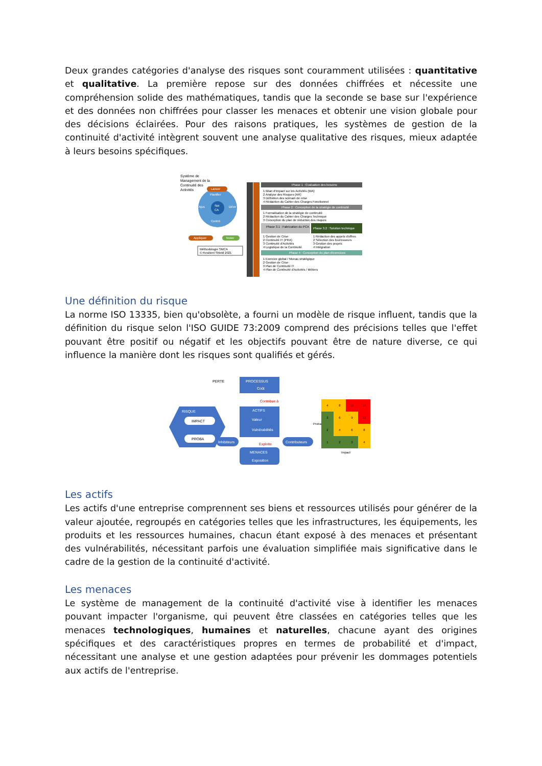Deux grandes catégories d'analyse des risques sont couramment utilisées : quantitative et qualitative. La première repose sur des données chiffrées et nécessite une compréhension solide des mathématiques, tandis que la seconde se base sur l'expérience et des données non chiffrées pour classer les menaces et obtenir une vision globale pour des décisions éclairées. Pour des raisons pratiques, les systèmes de gestion de la continuité d'activité intègrent souvent une analyse qualitative des risques, mieux adaptée à leurs besoins spécifiques.
Système de
Management de la
Continuité des
Activités
SM
CA
Planifier
Déve
Ajus
Contrô
Lancer
Appliquer
Tester
Méthodologie SMCA
© Resilient Shield 2021
Phase 1 : Évaluation des besoins
1 Bilan d'Impact sur les Activités (BIA)
2 Analyse des Risques (AR)
3 Définition des scénarii de crise
4 Rédaction du Cahier des Charges Fonctionnel
Phase 2 : Conception de la stratégie de continuité
1 Formalisation de la stratégie de continuité
2 Rédaction du Cahier des Charges Technique
3 Conception du plan de réduction des risques
Phase 3.1 : Fabrication du PCA
Phase 3.2 : Solution technique
1 Gestion de Crise
2 Continuité IT (PRA)
3 Continuité d'Activités
4 Logistique de la Continuité
1 Rédaction des appels d'offres
2 Sélection des fournisseurs
3 Gestion des projets
4 Intégration
Phase 4 : Conception du plan d'exercices
1 Exercice global / Niveau stratégique
2 Gestion de Crise
3 Plan de Continuité IT
4 Plan de Continuité d'Activités / Métiers
Une définition du risque
La norme ISO 13335, bien qu'obsolète, a fourni un modèle de risque influent, tandis que la définition du risque selon l'ISO GUIDE 73:2009 comprend des précisions telles que l'effet pouvant être positif ou négatif et les objectifs pouvant être de nature diverse, ce qui influence la manière dont les risques sont qualifiés et gérés.
RISQUE
IMPACT
PROBA
PROCESSUS
Coût
PERTE
Contribue à
ACTIFS
Valeur
Vulnérabilités
MENACES
Exposition
Exploite
Inhibiteurs
Contributeurs
4
8
12
16
3
6
9
12
2
4
6
8
1
2
3
4
Impact
Proba
Les actifs
Les actifs d'une entreprise comprennent ses biens et ressources utilisés pour générer de la valeur ajoutée, regroupés en catégories telles que les infrastructures, les équipements, les produits et les ressources humaines, chacun étant exposé à des menaces et présentant des vulnérabilités, nécessitant parfois une évaluation simplifiée mais significative dans le cadre de la gestion de la continuité d'activité.
Les menaces
Le système de management de la continuité d'activité vise à identifier les menaces pouvant impacter l'organisme, qui peuvent être classées en catégories telles que les menaces technologiques, humaines et naturelles, chacune ayant des origines spécifiques et des caractéristiques propres en termes de probabilité et d'impact, nécessitant une analyse et une gestion adaptées pour prévenir les dommages potentiels aux actifs de l'entreprise.